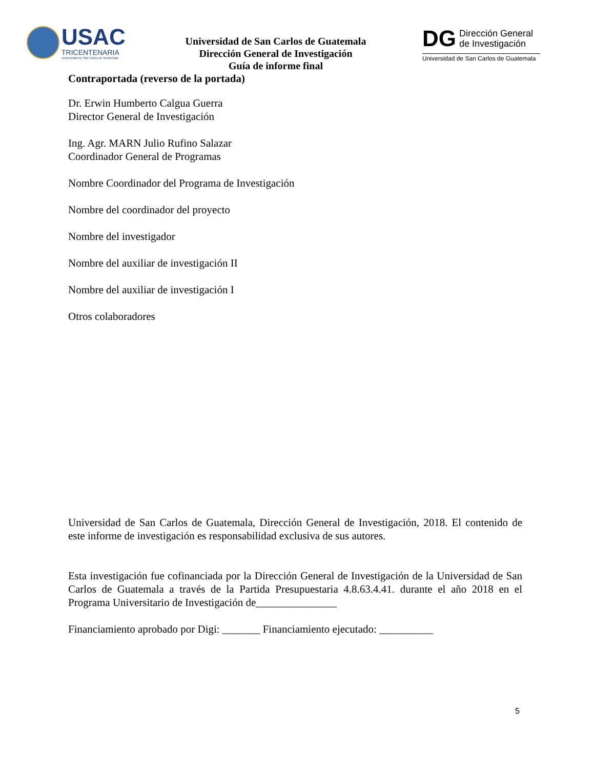USAC
TRICENTENARIA
Universidad de San Carlos de Guatemala
Universidad de San Carlos de Guatemala
Dirección General de Investigación
Guía de informe final
DG Dirección General
de Investigación
Universidad de San Carlos de Guatemala
Contraportada (reverso de la portada)
Dr. Erwin Humberto Calgua Guerra
Director General de Investigación
Ing. Agr. MARN Julio Rufino Salazar
Coordinador General de Programas
Nombre Coordinador del Programa de Investigación
Nombre del coordinador del proyecto
Nombre del investigador
Nombre del auxiliar de investigación II
Nombre del auxiliar de investigación I
Otros colaboradores
Universidad de San Carlos de Guatemala, Dirección General de Investigación, 2018. El contenido de este informe de investigación es responsabilidad exclusiva de sus autores.
Esta investigación fue cofinanciada por la Dirección General de Investigación de la Universidad de San Carlos de Guatemala a través de la Partida Presupuestaria 4.8.63.4.41. durante el año 2018 en el Programa Universitario de Investigación de_______________
Financiamiento aprobado por Digi: _______ Financiamiento ejecutado: __________
5